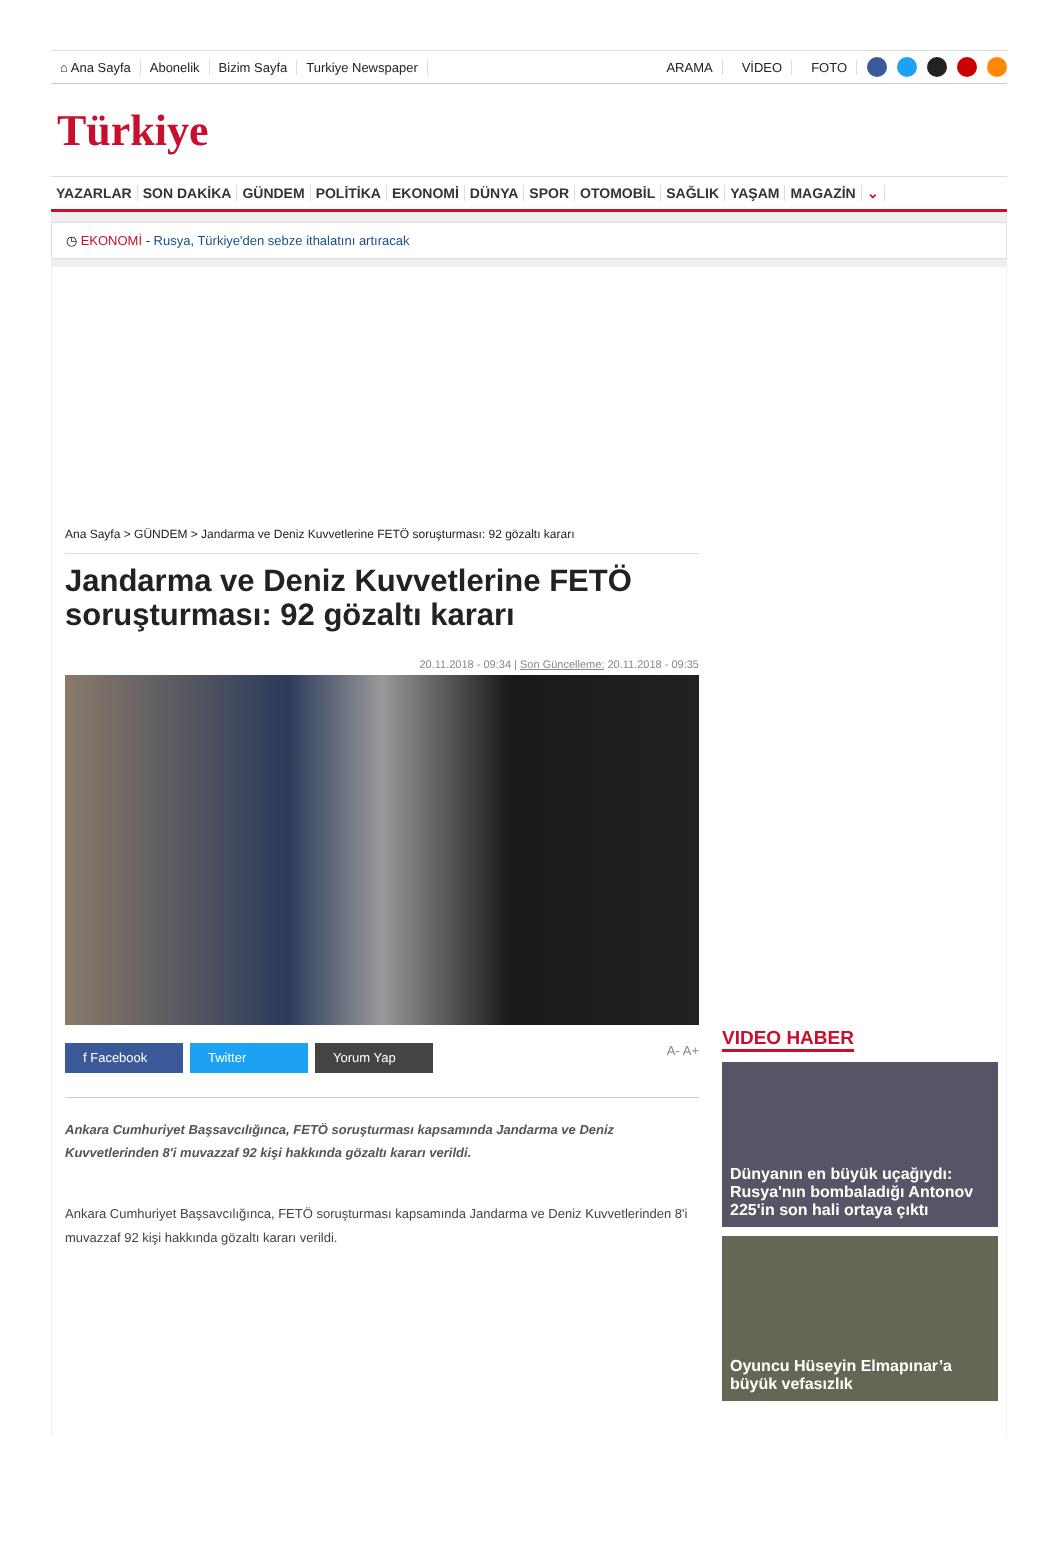⌂ Ana Sayfa Abonelik Bizim Sayfa Turkiye Newspaper ARAMA VİDEO FOTO
Türkiye
YAZARLAR SON DAKİKA GÜNDEM POLİTİKA EKONOMİ DÜNYA SPOR OTOMOBİL SAĞLIK YAŞAM MAGAZİN ⌄
◷ EKONOMİ - Rusya, Türkiye'den sebze ithalatını artıracak
Ana Sayfa > GÜNDEM > Jandarma ve Deniz Kuvvetlerine FETÖ soruşturması: 92 gözaltı kararı
Jandarma ve Deniz Kuvvetlerine FETÖ soruşturması: 92 gözaltı kararı
20.11.2018 - 09:34 | Son Güncelleme: 20.11.2018 - 09:35
f Facebook Twitter Yorum Yap
A- A+
Ankara Cumhuriyet Başsavcılığınca, FETÖ soruşturması kapsamında Jandarma ve Deniz Kuvvetlerinden 8'i muvazzaf 92 kişi hakkında gözaltı kararı verildi.
Ankara Cumhuriyet Başsavcılığınca, FETÖ soruşturması kapsamında Jandarma ve Deniz Kuvvetlerinden 8'i muvazzaf 92 kişi hakkında gözaltı kararı verildi.
VIDEO HABER
Dünyanın en büyük uçağıydı: Rusya'nın bombaladığı Antonov 225'in son hali ortaya çıktı
Oyuncu Hüseyin Elmapınar’a büyük vefasızlık